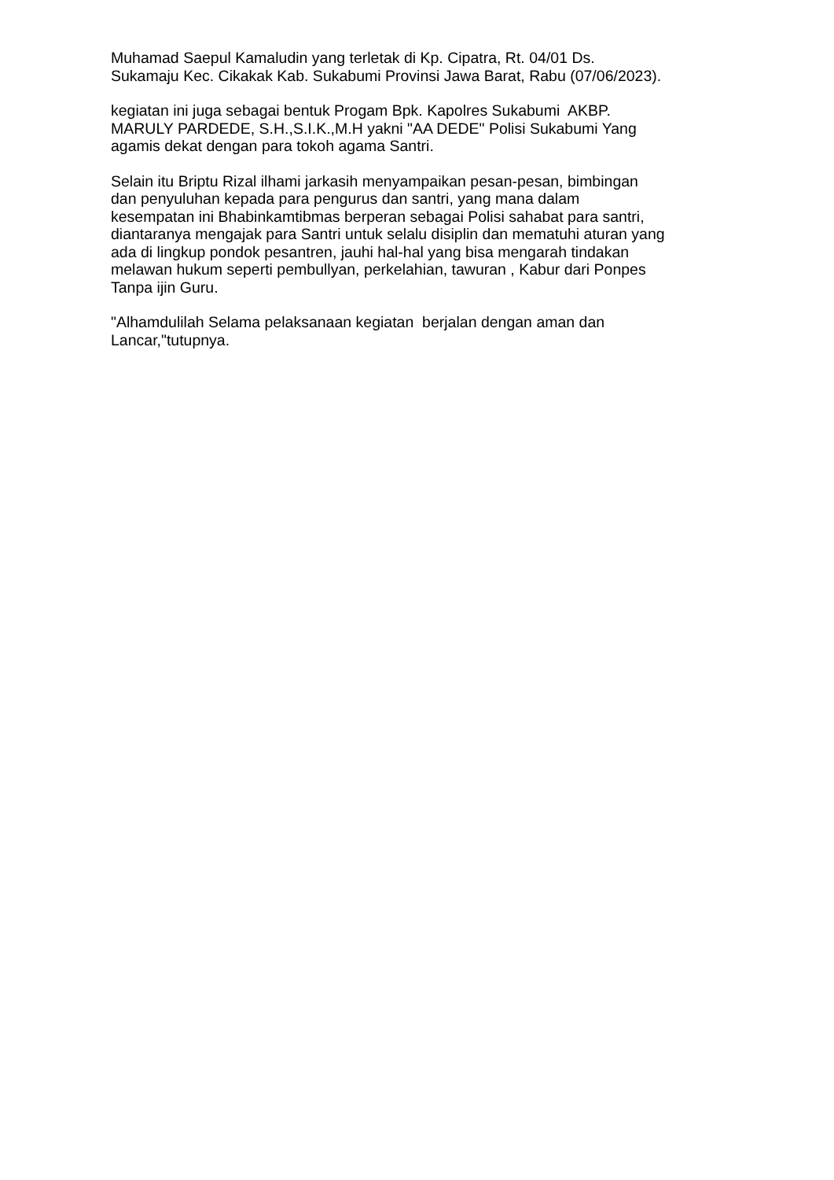Muhamad Saepul Kamaludin yang terletak di Kp. Cipatra, Rt. 04/01 Ds.
Sukamaju Kec. Cikakak Kab. Sukabumi Provinsi Jawa Barat, Rabu (07/06/2023).
kegiatan ini juga sebagai bentuk Progam Bpk. Kapolres Sukabumi AKBP.
MARULY PARDEDE, S.H.,S.I.K.,M.H yakni "AA DEDE" Polisi Sukabumi Yang
agamis dekat dengan para tokoh agama Santri.
Selain itu Briptu Rizal ilhami jarkasih menyampaikan pesan-pesan, bimbingan
dan penyuluhan kepada para pengurus dan santri, yang mana dalam
kesempatan ini Bhabinkamtibmas berperan sebagai Polisi sahabat para santri,
diantaranya mengajak para Santri untuk selalu disiplin dan mematuhi aturan yang
ada di lingkup pondok pesantren, jauhi hal-hal yang bisa mengarah tindakan
melawan hukum seperti pembullyan, perkelahian, tawuran , Kabur dari Ponpes
Tanpa ijin Guru.
"Alhamdulilah Selama pelaksanaan kegiatan berjalan dengan aman dan
Lancar,"tutupnya.